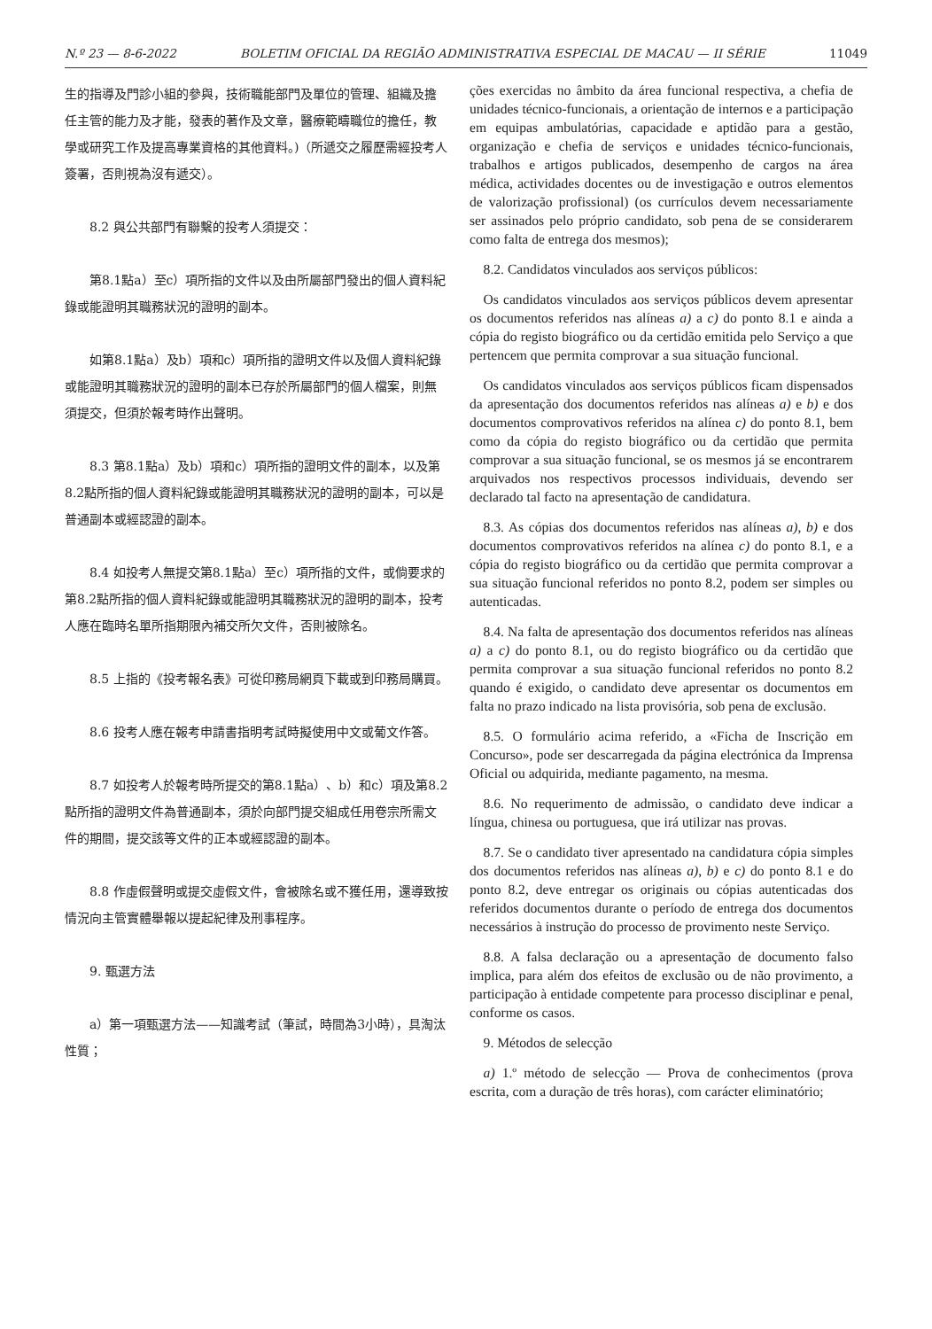N.º 23 — 8-6-2022 BOLETIM OFICIAL DA REGIÃO ADMINISTRATIVA ESPECIAL DE MACAU — II SÉRIE 11049
生的指導及門診小組的參與，技術職能部門及單位的管理、組織及擔任主管的能力及才能，發表的著作及文章，醫療範疇職位的擔任，教學或研究工作及提高專業資格的其他資料。)（所遞交之履歷需經投考人簽署，否則視為沒有遞交）。
8.2 與公共部門有聯繫的投考人須提交：
第8.1點a）至c）項所指的文件以及由所屬部門發出的個人資料紀錄或能證明其職務狀況的證明的副本。
如第8.1點a）及b）項和c）項所指的證明文件以及個人資料紀錄或能證明其職務狀況的證明的副本已存於所屬部門的個人檔案，則無須提交，但須於報考時作出聲明。
8.3 第8.1點a）及b）項和c）項所指的證明文件的副本，以及第8.2點所指的個人資料紀錄或能證明其職務狀況的證明的副本，可以是普通副本或經認證的副本。
8.4 如投考人無提交第8.1點a）至c）項所指的文件，或倘要求的第8.2點所指的個人資料紀錄或能證明其職務狀況的證明的副本，投考人應在臨時名單所指期限內補交所欠文件，否則被除名。
8.5 上指的《投考報名表》可從印務局網頁下載或到印務局購買。
8.6 投考人應在報考申請書指明考試時擬使用中文或葡文作答。
8.7 如投考人於報考時所提交的第8.1點a）、b）和c）項及第8.2點所指的證明文件為普通副本，須於向部門提交組成任用卷宗所需文件的期間，提交該等文件的正本或經認證的副本。
8.8 作虛假聲明或提交虛假文件，會被除名或不獲任用，還導致按情況向主管實體舉報以提起紀律及刑事程序。
9. 甄選方法
a）第一項甄選方法——知識考試（筆試，時間為3小時），具淘汰性質；
ções exercidas no âmbito da área funcional respectiva, a chefia de unidades técnico-funcionais, a orientação de internos e a participação em equipas ambulatórias, capacidade e aptidão para a gestão, organização e chefia de serviços e unidades técnico-funcionais, trabalhos e artigos publicados, desempenho de cargos na área médica, actividades docentes ou de investigação e outros elementos de valorização profissional) (os currículos devem necessariamente ser assinados pelo próprio candidato, sob pena de se considerarem como falta de entrega dos mesmos);
8.2. Candidatos vinculados aos serviços públicos:
Os candidatos vinculados aos serviços públicos devem apresentar os documentos referidos nas alíneas a) a c) do ponto 8.1 e ainda a cópia do registo biográfico ou da certidão emitida pelo Serviço a que pertencem que permita comprovar a sua situação funcional.
Os candidatos vinculados aos serviços públicos ficam dispensados da apresentação dos documentos referidos nas alíneas a) e b) e dos documentos comprovativos referidos na alínea c) do ponto 8.1, bem como da cópia do registo biográfico ou da certidão que permita comprovar a sua situação funcional, se os mesmos já se encontrarem arquivados nos respectivos processos individuais, devendo ser declarado tal facto na apresentação de candidatura.
8.3. As cópias dos documentos referidos nas alíneas a), b) e dos documentos comprovativos referidos na alínea c) do ponto 8.1, e a cópia do registo biográfico ou da certidão que permita comprovar a sua situação funcional referidos no ponto 8.2, podem ser simples ou autenticadas.
8.4. Na falta de apresentação dos documentos referidos nas alíneas a) a c) do ponto 8.1, ou do registo biográfico ou da certidão que permita comprovar a sua situação funcional referidos no ponto 8.2 quando é exigido, o candidato deve apresentar os documentos em falta no prazo indicado na lista provisória, sob pena de exclusão.
8.5. O formulário acima referido, a «Ficha de Inscrição em Concurso», pode ser descarregada da página electrónica da Imprensa Oficial ou adquirida, mediante pagamento, na mesma.
8.6. No requerimento de admissão, o candidato deve indicar a língua, chinesa ou portuguesa, que irá utilizar nas provas.
8.7. Se o candidato tiver apresentado na candidatura cópia simples dos documentos referidos nas alíneas a), b) e c) do ponto 8.1 e do ponto 8.2, deve entregar os originais ou cópias autenticadas dos referidos documentos durante o período de entrega dos documentos necessários à instrução do processo de provimento neste Serviço.
8.8. A falsa declaração ou a apresentação de documento falso implica, para além dos efeitos de exclusão ou de não provimento, a participação à entidade competente para processo disciplinar e penal, conforme os casos.
9. Métodos de selecção
a) 1.º método de selecção — Prova de conhecimentos (prova escrita, com a duração de três horas), com carácter eliminatório;